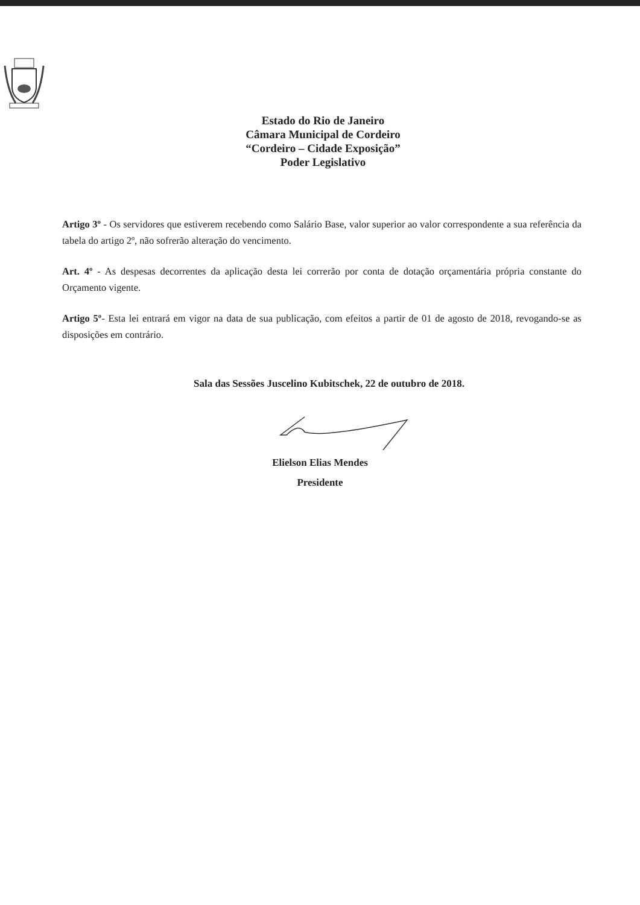Estado do Rio de Janeiro
Câmara Municipal de Cordeiro
“Cordeiro – Cidade Exposição”
Poder Legislativo
Artigo 3º - Os servidores que estiverem recebendo como Salário Base, valor superior ao valor correspondente a sua referência da tabela do artigo 2º, não sofrerão alteração do vencimento.
Art. 4º - As despesas decorrentes da aplicação desta lei correrão por conta de dotação orçamentária própria constante do Orçamento vigente.
Artigo 5º- Esta lei entrará em vigor na data de sua publicação, com efeitos a partir de 01 de agosto de 2018, revogando-se as disposições em contrário.
Sala das Sessões Juscelino Kubitschek, 22 de outubro de 2018.
Elielson Elias Mendes
Presidente